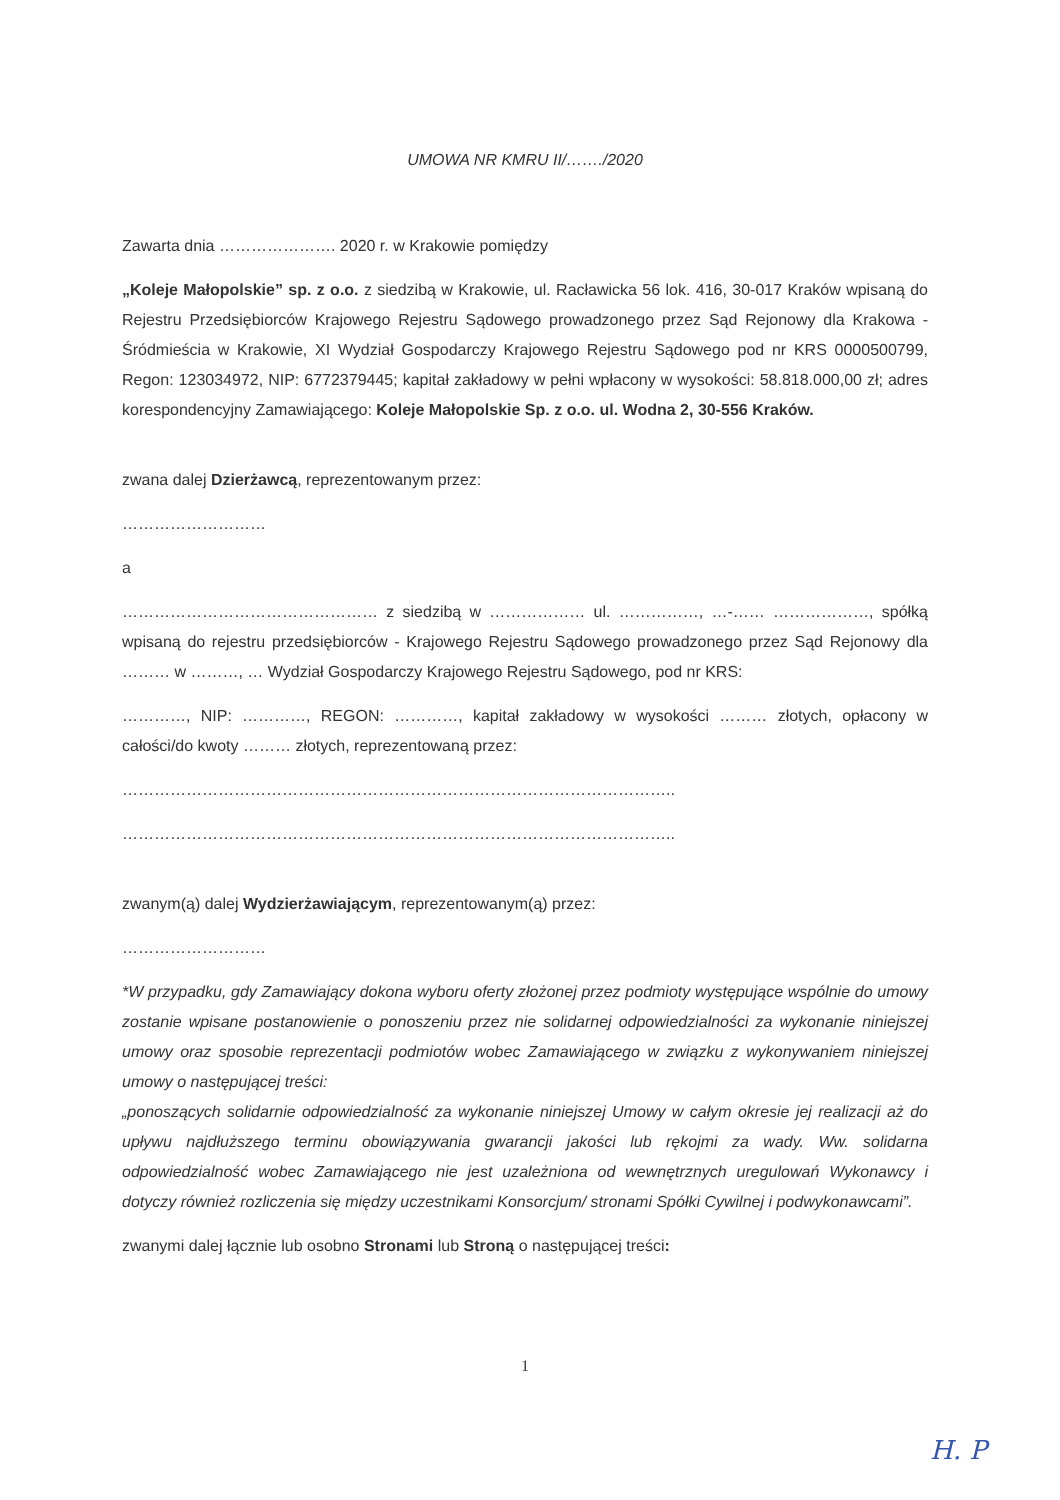UMOWA NR KMRU II/……./2020
Zawarta dnia …………………. 2020 r. w Krakowie pomiędzy
„Koleje Małopolskie” sp. z o.o. z siedzibą w Krakowie, ul. Racławicka 56 lok. 416, 30-017 Kraków wpisaną do Rejestru Przedsiębiorców Krajowego Rejestru Sądowego prowadzonego przez Sąd Rejonowy dla Krakowa - Śródmieścia w Krakowie, XI Wydział Gospodarczy Krajowego Rejestru Sądowego pod nr KRS 0000500799, Regon: 123034972, NIP: 6772379445; kapitał zakładowy w pełni wpłacony w wysokości: 58.818.000,00 zł; adres korespondencyjny Zamawiającego: Koleje Małopolskie Sp. z o.o. ul. Wodna 2, 30-556 Kraków.
zwana dalej Dzierżawcą, reprezentowanym przez:
………………………
a
………………………………………… z siedzibą w ……………… ul. ……………, …-…… ………………, spółką wpisaną do rejestru przedsiębiorców - Krajowego Rejestru Sądowego prowadzonego przez Sąd Rejonowy dla ……… w ………, … Wydział Gospodarczy Krajowego Rejestru Sądowego, pod nr KRS:
…………, NIP: …………, REGON: …………, kapitał zakładowy w wysokości ……… złotych, opłacony w całości/do kwoty ……… złotych, reprezentowaną przez:
…………………………………………………………………………………………..
…………………………………………………………………………………………..
zwanym(ą) dalej Wydzierżawiającym, reprezentowanym(ą) przez:
………………………
*W przypadku, gdy Zamawiający dokona wyboru oferty złożonej przez podmioty występujące wspólnie do umowy zostanie wpisane postanowienie o ponoszeniu przez nie solidarnej odpowiedzialności za wykonanie niniejszej umowy oraz sposobie reprezentacji podmiotów wobec Zamawiającego w związku z wykonywaniem niniejszej umowy o następującej treści:
„ponoszących solidarnie odpowiedzialność za wykonanie niniejszej Umowy w całym okresie jej realizacji aż do upływu najdłuższego terminu obowiązywania gwarancji jakości lub rękojmi za wady. Ww. solidarna odpowiedzialność wobec Zamawiającego nie jest uzależniona od wewnętrznych uregulowań Wykonawcy i dotyczy również rozliczenia się między uczestnikami Konsorcjum/ stronami Spółki Cywilnej i podwykonawcami”.
zwanymi dalej łącznie lub osobno Stronami lub Stroną o następującej treści:
1
H. P